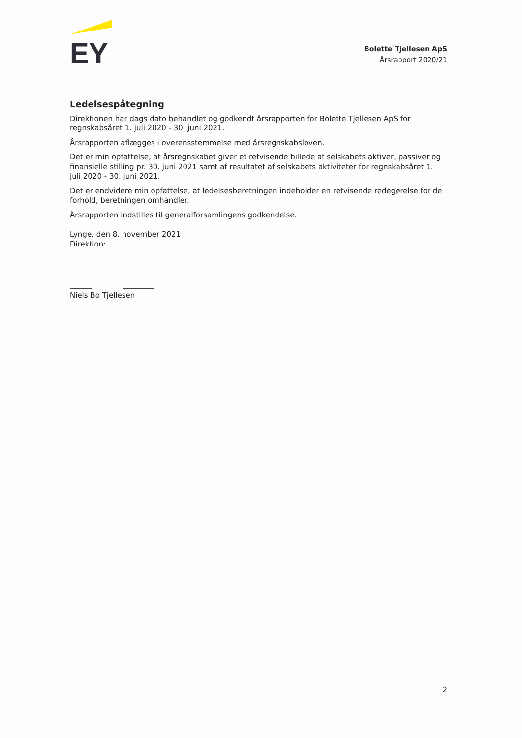EY
Bolette Tjellesen ApS
Årsrapport 2020/21
Ledelsespåtegning
Direktionen har dags dato behandlet og godkendt årsrapporten for Bolette Tjellesen ApS for regnskabsåret 1. juli 2020 - 30. juni 2021.
Årsrapporten aflægges i overensstemmelse med årsregnskabsloven.
Det er min opfattelse, at årsregnskabet giver et retvisende billede af selskabets aktiver, passiver og finansielle stilling pr. 30. juni 2021 samt af resultatet af selskabets aktiviteter for regnskabsåret 1. juli 2020 - 30. juni 2021.
Det er endvidere min opfattelse, at ledelsesberetningen indeholder en retvisende redegørelse for de forhold, beretningen omhandler.
Årsrapporten indstilles til generalforsamlingens godkendelse.
Lynge, den 8. november 2021
Direktion:
Niels Bo Tjellesen
2